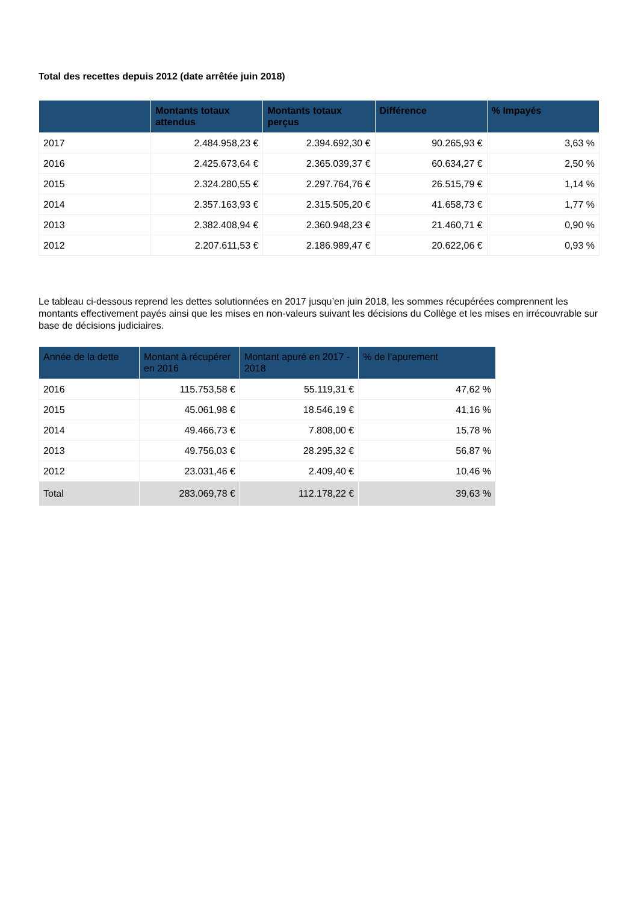Total des recettes depuis 2012 (date arrêtée juin 2018)
| | Montants totaux attendus | Montants totaux perçus | Différence | % Impayés |
| --- | --- | --- | --- | --- |
| 2017 | 2.484.958,23 € | 2.394.692,30 € | 90.265,93 € | 3,63 % |
| 2016 | 2.425.673,64 € | 2.365.039,37 € | 60.634,27 € | 2,50 % |
| 2015 | 2.324.280,55 € | 2.297.764,76 € | 26.515,79 € | 1,14 % |
| 2014 | 2.357.163,93 € | 2.315.505,20 € | 41.658,73 € | 1,77 % |
| 2013 | 2.382.408,94 € | 2.360.948,23 € | 21.460,71 € | 0,90 % |
| 2012 | 2.207.611,53 € | 2.186.989,47 € | 20.622,06 € | 0,93 % |
Le tableau ci-dessous reprend les dettes solutionnées en 2017 jusqu’en juin 2018, les sommes récupérées comprennent les montants effectivement payés ainsi que les mises en non-valeurs suivant les décisions du Collège et les mises en irrécouvrable sur base de décisions judiciaires.
| Année de la dette | Montant à récupérer en 2016 | Montant apuré en 2017 - 2018 | % de l’apurement |
| --- | --- | --- | --- |
| 2016 | 115.753,58 € | 55.119,31 € | 47,62 % |
| 2015 | 45.061,98 € | 18.546,19 € | 41,16 % |
| 2014 | 49.466,73 € | 7.808,00 € | 15,78 % |
| 2013 | 49.756,03 € | 28.295,32 € | 56,87 % |
| 2012 | 23.031,46 € | 2.409,40 € | 10,46 % |
| Total | 283.069,78 € | 112.178,22 € | 39,63 % |